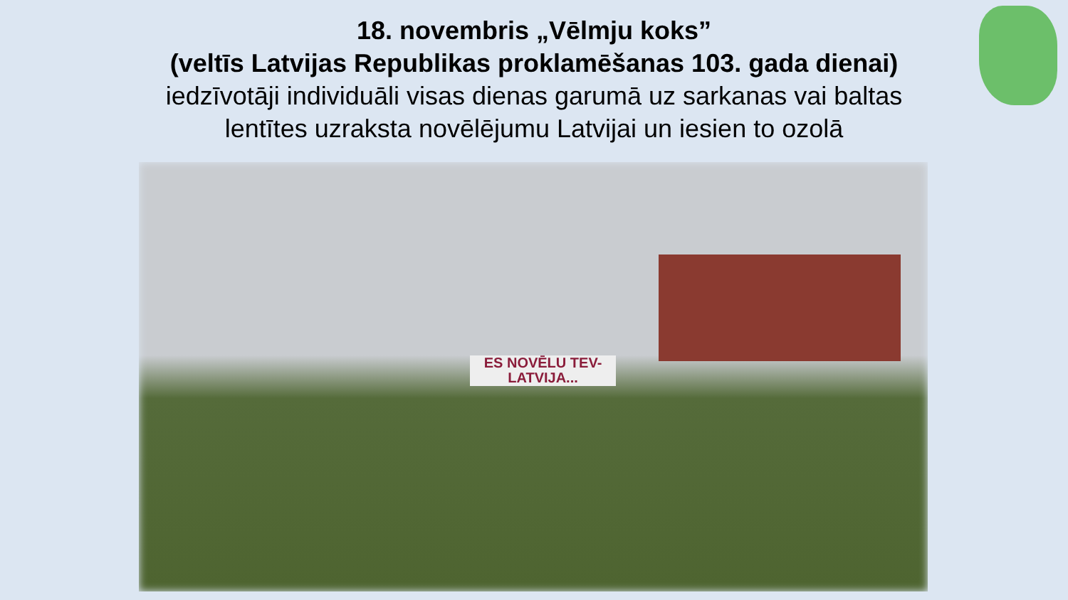18. novembris „Vēlmju koks”
(veltīs Latvijas Republikas proklamēšanas 103. gada dienai)
iedzīvotāji individuāli visas dienas garumā uz sarkanas vai baltas
lentītes uzraksta novēlējumu Latvijai un iesien to ozolā
ES NOVĒLU TEV-
LATVIJA...